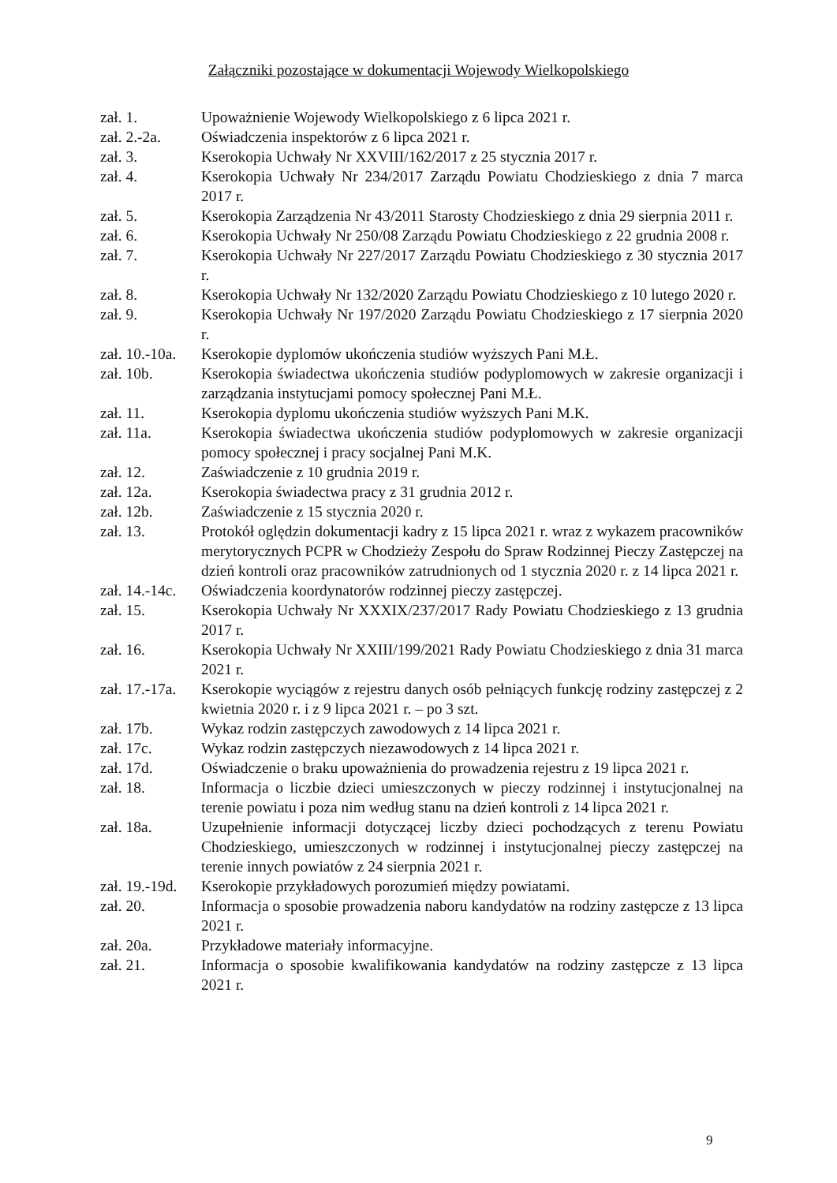Załączniki pozostające w dokumentacji Wojewody Wielkopolskiego
zał. 1. Upoważnienie Wojewody Wielkopolskiego z 6 lipca 2021 r.
zał. 2.-2a.
Oświadczenia inspektorów z 6 lipca 2021 r.
zał. 3. Kserokopia Uchwały Nr XXVIII/162/2017 z 25 stycznia 2017 r.
zał. 4. Kserokopia Uchwały Nr 234/2017 Zarządu Powiatu Chodzieskiego z dnia 7 marca 2017 r.
zał. 5. Kserokopia Zarządzenia Nr 43/2011 Starosty Chodzieskiego z dnia 29 sierpnia 2011 r.
zał. 6. Kserokopia Uchwały Nr 250/08 Zarządu Powiatu Chodzieskiego z 22 grudnia 2008 r.
zał. 7. Kserokopia Uchwały Nr 227/2017 Zarządu Powiatu Chodzieskiego z 30 stycznia 2017 r.
zał. 8. Kserokopia Uchwały Nr 132/2020 Zarządu Powiatu Chodzieskiego z 10 lutego 2020 r.
zał. 9. Kserokopia Uchwały Nr 197/2020 Zarządu Powiatu Chodzieskiego z 17 sierpnia 2020 r.
zał. 10.-10a.
Kserokopie dyplomów ukończenia studiów wyższych Pani M.Ł.
zał. 10b. Kserokopia świadectwa ukończenia studiów podyplomowych w zakresie organizacji i zarządzania instytucjami pomocy społecznej Pani M.Ł.
zał. 11. Kserokopia dyplomu ukończenia studiów wyższych Pani M.K.
zał. 11a. Kserokopia świadectwa ukończenia studiów podyplomowych w zakresie organizacji pomocy społecznej i pracy socjalnej Pani M.K.
zał. 12. Zaświadczenie z 10 grudnia 2019 r.
zał. 12a. Kserokopia świadectwa pracy z 31 grudnia 2012 r.
zał. 12b. Zaświadczenie z 15 stycznia 2020 r.
zał. 13. Protokół oględzin dokumentacji kadry z 15 lipca 2021 r. wraz z wykazem pracowników merytorycznych PCPR w Chodzieży Zespołu do Spraw Rodzinnej Pieczy Zastępczej na dzień kontroli oraz pracowników zatrudnionych od 1 stycznia 2020 r. z 14 lipca 2021 r.
zał. 14.-14c.
Oświadczenia koordynatorów rodzinnej pieczy zastępczej.
zał. 15. Kserokopia Uchwały Nr XXXIX/237/2017 Rady Powiatu Chodzieskiego z 13 grudnia 2017 r.
zał. 16. Kserokopia Uchwały Nr XXIII/199/2021 Rady Powiatu Chodzieskiego z dnia 31 marca 2021 r.
zał. 17.-17a.
Kserokopie wyciągów z rejestru danych osób pełniących funkcję rodziny zastępczej z 2 kwietnia 2020 r. i z 9 lipca 2021 r. – po 3 szt.
zał. 17b. Wykaz rodzin zastępczych zawodowych z 14 lipca 2021 r.
zał. 17c. Wykaz rodzin zastępczych niezawodowych z 14 lipca 2021 r.
zał. 17d. Oświadczenie o braku upoważnienia do prowadzenia rejestru z 19 lipca 2021 r.
zał. 18. Informacja o liczbie dzieci umieszczonych w pieczy rodzinnej i instytucjonalnej na terenie powiatu i poza nim według stanu na dzień kontroli z 14 lipca 2021 r.
zał. 18a. Uzupełnienie informacji dotyczącej liczby dzieci pochodzących z terenu Powiatu Chodzieskiego, umieszczonych w rodzinnej i instytucjonalnej pieczy zastępczej na terenie innych powiatów z 24 sierpnia 2021 r.
zał. 19.-19d.
Kserokopie przykładowych porozumień między powiatami.
zał. 20. Informacja o sposobie prowadzenia naboru kandydatów na rodziny zastępcze z 13 lipca 2021 r.
zał. 20a. Przykładowe materiały informacyjne.
zał. 21. Informacja o sposobie kwalifikowania kandydatów na rodziny zastępcze z 13 lipca 2021 r.
9